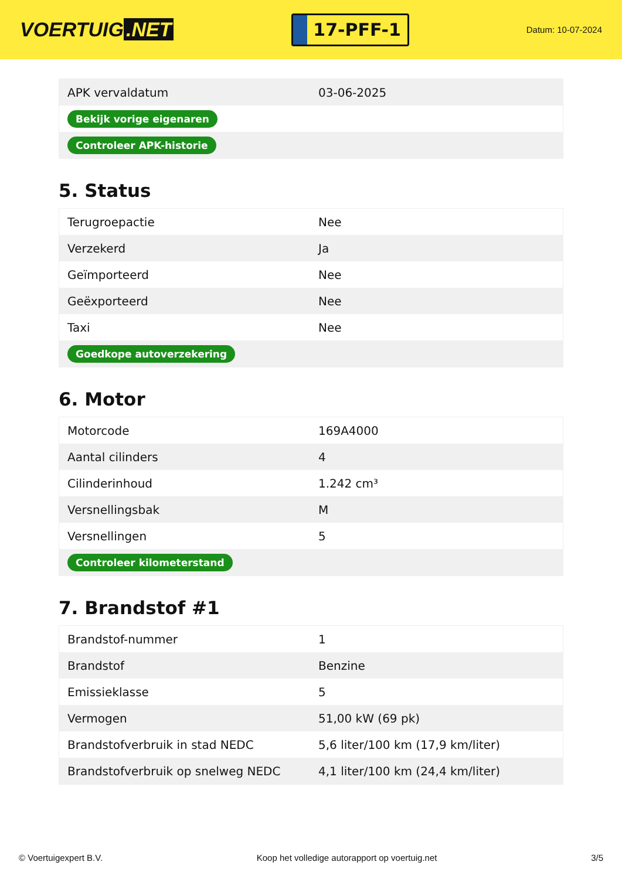VOERTUIG.NET
17-PFF-1
Datum: 10-07-2024
| APK vervaldatum | 03-06-2025 |
| Bekijk vorige eigenaren | |
| Controleer APK-historie | |
5. Status
| Terugroepactie | Nee |
| Verzekerd | Ja |
| Geïmporteerd | Nee |
| Geëxporteerd | Nee |
| Taxi | Nee |
| Goedkope autoverzekering | |
6. Motor
| Motorcode | 169A4000 |
| Aantal cilinders | 4 |
| Cilinderinhoud | 1.242 cm³ |
| Versnellingsbak | M |
| Versnellingen | 5 |
| Controleer kilometerstand | |
7. Brandstof #1
| Brandstof-nummer | 1 |
| Brandstof | Benzine |
| Emissieklasse | 5 |
| Vermogen | 51,00 kW (69 pk) |
| Brandstofverbruik in stad NEDC | 5,6 liter/100 km (17,9 km/liter) |
| Brandstofverbruik op snelweg NEDC | 4,1 liter/100 km (24,4 km/liter) |
© Voertuigexpert B.V. Koop het volledige autorapport op voertuig.net 3/5